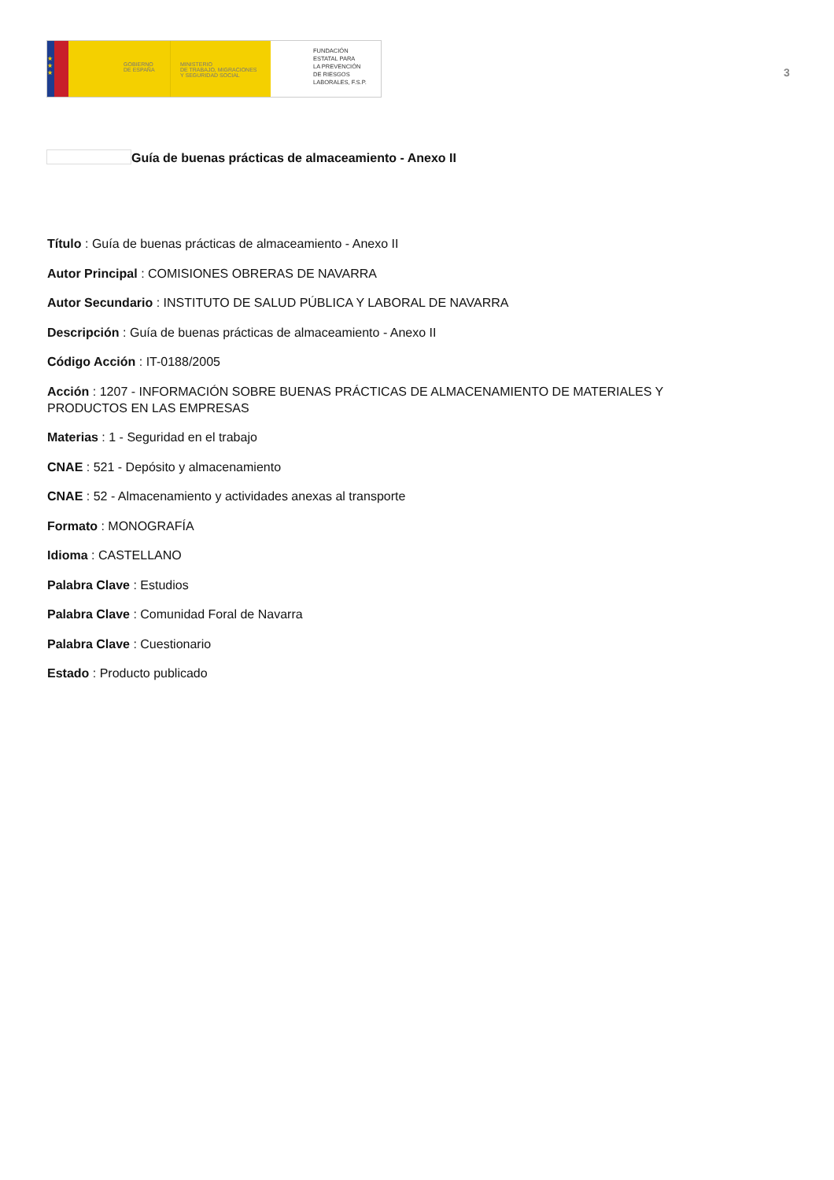★
★
★
GOBIERNO
DE ESPAÑA
MINISTERIO
DE TRABAJO, MIGRACIONES
Y SEGURIDAD SOCIAL
FUNDACIÓN
ESTATAL PARA
LA PREVENCIÓN
DE RIESGOS
LABORALES, F.S.P.
3
Guía de buenas prácticas de almaceamiento - Anexo II
Título : Guía de buenas prácticas de almaceamiento - Anexo II
Autor Principal : COMISIONES OBRERAS DE NAVARRA
Autor Secundario : INSTITUTO DE SALUD PÚBLICA Y LABORAL DE NAVARRA
Descripción : Guía de buenas prácticas de almaceamiento - Anexo II
Código Acción : IT-0188/2005
Acción : 1207 - INFORMACIÓN SOBRE BUENAS PRÁCTICAS DE ALMACENAMIENTO DE MATERIALES Y PRODUCTOS EN LAS EMPRESAS
Materias : 1 - Seguridad en el trabajo
CNAE : 521 - Depósito y almacenamiento
CNAE : 52 - Almacenamiento y actividades anexas al transporte
Formato : MONOGRAFÍA
Idioma : CASTELLANO
Palabra Clave : Estudios
Palabra Clave : Comunidad Foral de Navarra
Palabra Clave : Cuestionario
Estado : Producto publicado